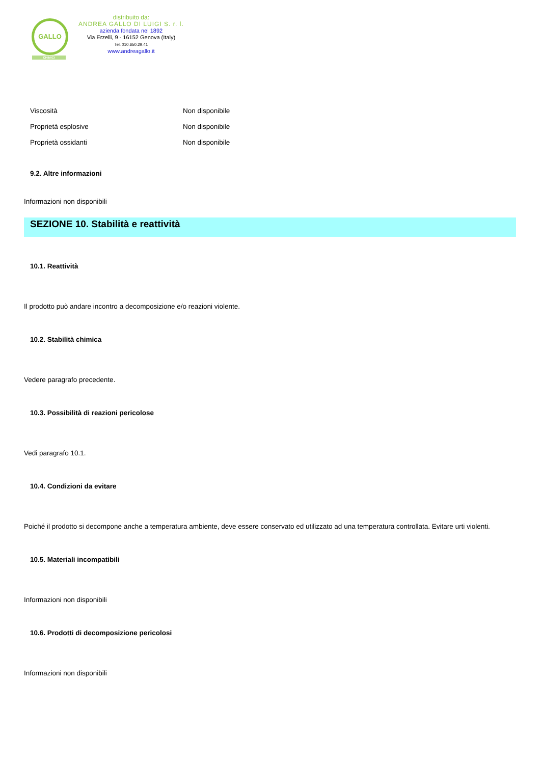GALLO
CHIMICI
distribuito da:
ANDREA GALLO DI LUIGI S. r. l.
azienda fondata nel 1892
Via Erzelli, 9 - 16152 Genova (Italy)
Tel. 010.650.29.41
www.andreagallo.it
| Viscosità | Non disponibile |
| Proprietà esplosive | Non disponibile |
| Proprietà ossidanti | Non disponibile |
9.2. Altre informazioni
Informazioni non disponibili
SEZIONE 10. Stabilità e reattività
10.1. Reattività
Il prodotto può andare incontro a decomposizione e/o reazioni violente.
10.2. Stabilità chimica
Vedere paragrafo precedente.
10.3. Possibilità di reazioni pericolose
Vedi paragrafo 10.1.
10.4. Condizioni da evitare
Poiché il prodotto si decompone anche a temperatura ambiente, deve essere conservato ed utilizzato ad una temperatura controllata. Evitare urti violenti.
10.5. Materiali incompatibili
Informazioni non disponibili
10.6. Prodotti di decomposizione pericolosi
Informazioni non disponibili